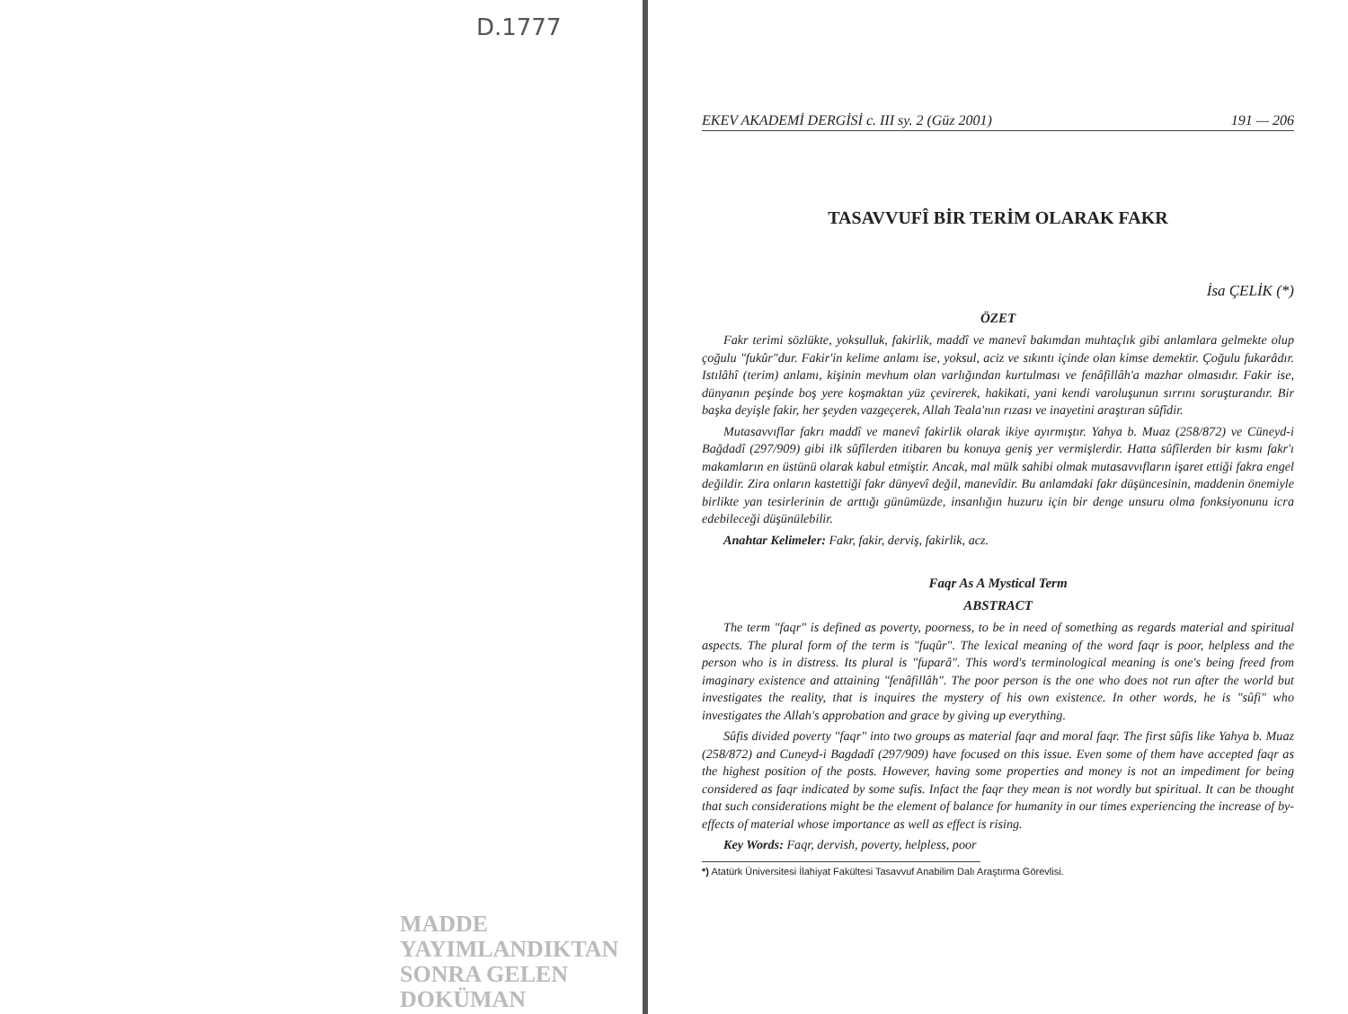D.1777
MADDE YAYIMLANDIKTAN
SONRA GELEN DOKÜMAN
EKEV AKADEMİ DERGİSİ c. III sy. 2 (Güz 2001) 191 — 206
TASAVVUFÎ BİR TERİM OLARAK FAKR
İsa ÇELİK (*)
ÖZET
Fakr terimi sözlükte, yoksulluk, fakirlik, maddî ve manevî bakımdan muhtaçlık gibi anlamlara gelmekte olup çoğulu "fukûr"dur. Fakir'in kelime anlamı ise, yoksul, aciz ve sıkıntı içinde olan kimse demektir. Çoğulu fukarâdır. Istılâhî (terim) anlamı, kişinin mevhum olan varlığından kurtulması ve fenâfillâh'a mazhar olmasıdır. Fakir ise, dünyanın peşinde boş yere koşmaktan yüz çevirerek, hakikati, yani kendi varoluşunun sırrını soruşturandır. Bir başka deyişle fakir, her şeyden vazgeçerek, Allah Teala'nın rızası ve inayetini araştıran sûfîdir.
Mutasavvıflar fakrı maddî ve manevî fakirlik olarak ikiye ayırmıştır. Yahya b. Muaz (258/872) ve Cüneyd-i Bağdadî (297/909) gibi ilk sûfîlerden itibaren bu konuya geniş yer vermişlerdir. Hatta sûfîlerden bir kısmı fakr'ı makamların en üstünü olarak kabul etmiştir. Ancak, mal mülk sahibi olmak mutasavvıfların işaret ettiği fakra engel değildir. Zira onların kastettiği fakr dünyevî değil, manevîdir. Bu anlamdaki fakr düşüncesinin, maddenin önemiyle birlikte yan tesirlerinin de arttığı günümüzde, insanlığın huzuru için bir denge unsuru olma fonksiyonunu icra edebileceği düşünülebilir.
Anahtar Kelimeler: Fakr, fakir, derviş, fakirlik, acz.
Faqr As A Mystical Term
ABSTRACT
The term "faqr" is defined as poverty, poorness, to be in need of something as regards material and spiritual aspects. The plural form of the term is "fuqûr". The lexical meaning of the word faqr is poor, helpless and the person who is in distress. Its plural is "fuparâ". This word's terminological meaning is one's being freed from imaginary existence and attaining "fenâfillâh". The poor person is the one who does not run after the world but investigates the reality, that is inquires the mystery of his own existence. In other words, he is "sûfi" who investigates the Allah's approbation and grace by giving up everything.
Sûfis divided poverty "faqr" into two groups as material faqr and moral faqr. The first sûfis like Yahya b. Muaz (258/872) and Cuneyd-i Bagdadî (297/909) have focused on this issue. Even some of them have accepted faqr as the highest position of the posts. However, having some properties and money is not an impediment for being considered as faqr indicated by some sufis. Infact the faqr they mean is not wordly but spiritual. It can be thought that such considerations might be the element of balance for humanity in our times experiencing the increase of by-effects of material whose importance as well as effect is rising.
Key Words: Faqr, dervish, poverty, helpless, poor
*) Atatürk Üniversitesi İlahiyat Fakültesi Tasavvuf Anabilim Dalı Araştırma Görevlisi.